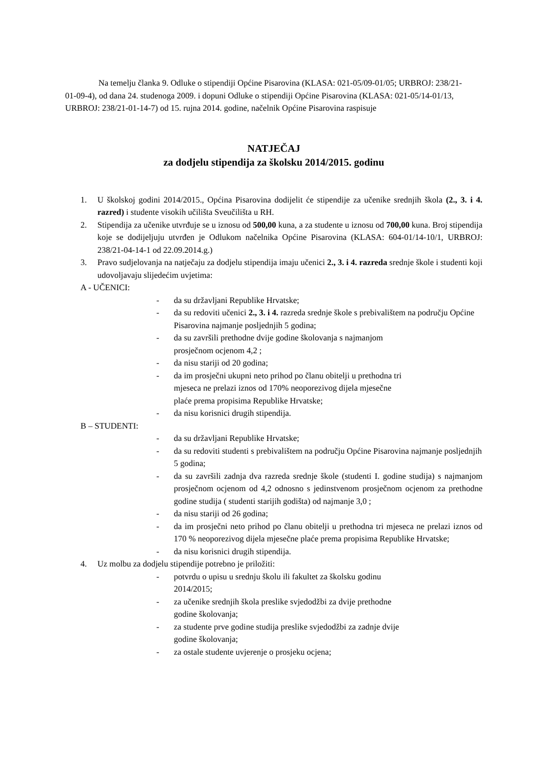Na temelju članka 9. Odluke o stipendiji Općine Pisarovina (KLASA: 021-05/09-01/05; URBROJ: 238/21-01-09-4), od dana 24. studenoga 2009. i dopuni Odluke o stipendiji Općine Pisarovina (KLASA: 021-05/14-01/13, URBROJ: 238/21-01-14-7) od 15. rujna 2014. godine, načelnik Općine Pisarovina raspisuje
NATJEČAJ
za dodjelu stipendija za školsku 2014/2015. godinu
1. U školskoj godini 2014/2015., Općina Pisarovina dodijelit će stipendije za učenike srednjih škola (2., 3. i 4. razred) i studente visokih učilišta Sveučilišta u RH.
2. Stipendija za učenike utvrđuje se u iznosu od 500,00 kuna, a za studente u iznosu od 700,00 kuna. Broj stipendija koje se dodijeljuju utvrđen je Odlukom načelnika Općine Pisarovina (KLASA: 604-01/14-10/1, URBROJ: 238/21-04-14-1 od 22.09.2014.g.)
3. Pravo sudjelovanja na natječaju za dodjelu stipendija imaju učenici 2., 3. i 4. razreda srednje škole i studenti koji udovoljavaju slijedećim uvjetima:
A - UČENICI:
- da su državljani Republike Hrvatske;
- da su redoviti učenici 2., 3. i 4. razreda srednje škole s prebivalištem na području Općine Pisarovina najmanje posljednjih 5 godina;
- da su završili prethodne dvije godine školovanja s najmanjom
prosječnom ocjenom 4,2 ;
- da nisu stariji od 20 godina;
- da im prosječni ukupni neto prihod po članu obitelji u prethodna tri
mjeseca ne prelazi iznos od 170% neoporezivog dijela mjesečne
plaće prema propisima Republike Hrvatske;
- da nisu korisnici drugih stipendija.
B – STUDENTI:
- da su državljani Republike Hrvatske;
- da su redoviti studenti s prebivalištem na području Općine Pisarovina najmanje posljednjih 5 godina;
- da su završili zadnja dva razreda srednje škole (studenti I. godine studija) s najmanjom prosječnom ocjenom od 4,2 odnosno s jedinstvenom prosječnom ocjenom za prethodne godine studija ( studenti starijih godišta) od najmanje 3,0 ;
- da nisu stariji od 26 godina;
- da im prosječni neto prihod po članu obitelji u prethodna tri mjeseca ne prelazi iznos od 170 % neoporezivog dijela mjesečne plaće prema propisima Republike Hrvatske;
- da nisu korisnici drugih stipendija.
4. Uz molbu za dodjelu stipendije potrebno je priložiti:
- potvrdu o upisu u srednju školu ili fakultet za školsku godinu
2014/2015;
- za učenike srednjih škola preslike svjedodžbi za dvije prethodne
godine školovanja;
- za studente prve godine studija preslike svjedodžbi za zadnje dvije
godine školovanja;
- za ostale studente uvjerenje o prosjeku ocjena;